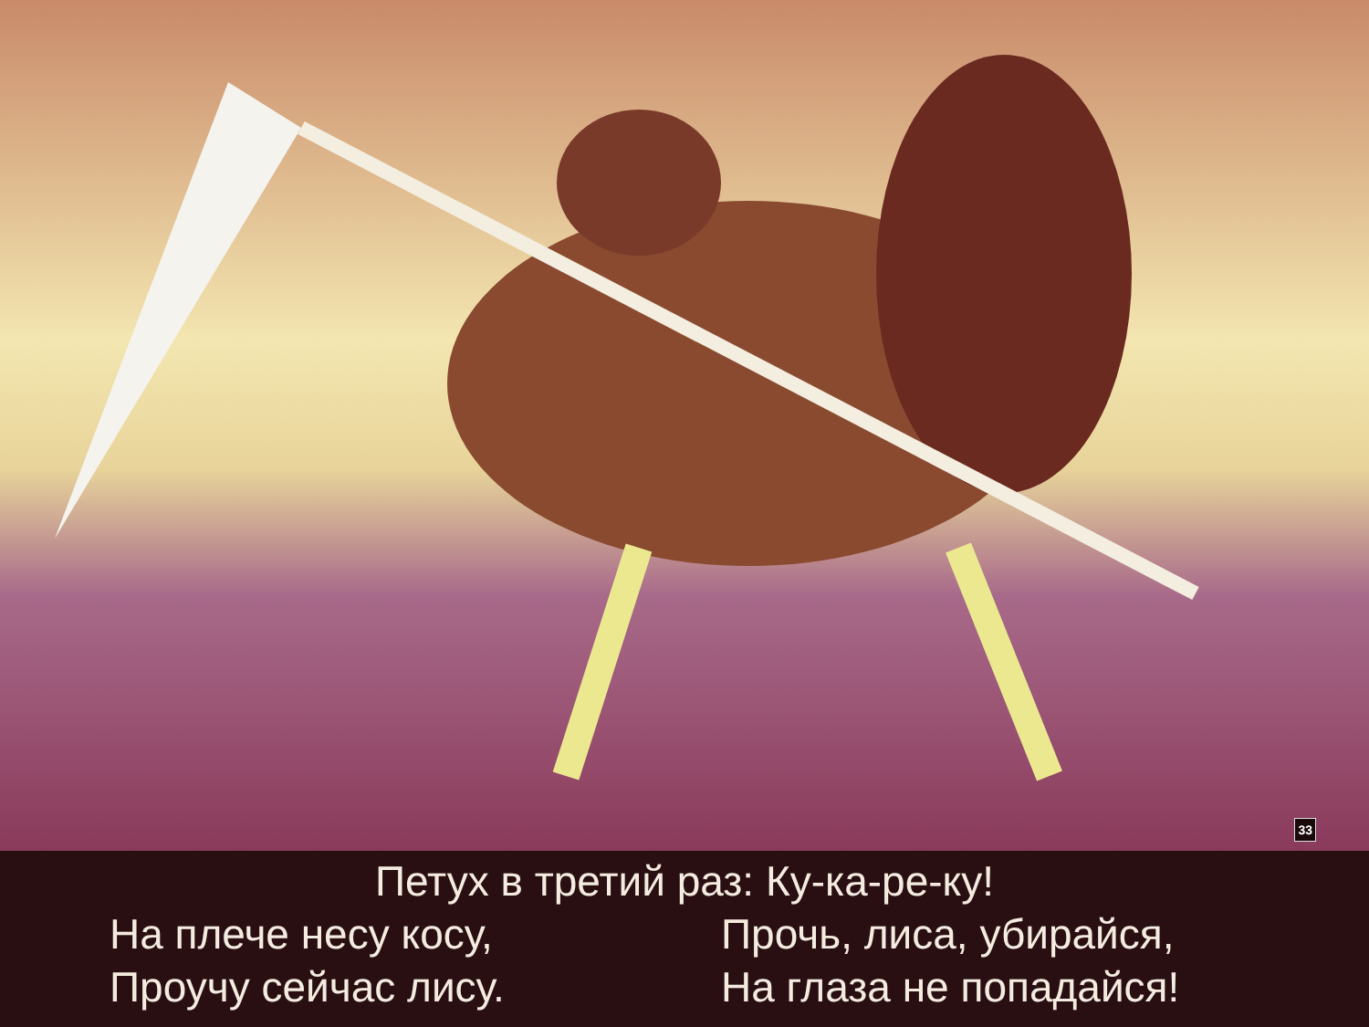33
Петух в третий раз: Ку-ка-ре-ку!
На плече несу косу, Прочь, лиса, убирайся,
Проучу сейчас лису. На глаза не попадайся!